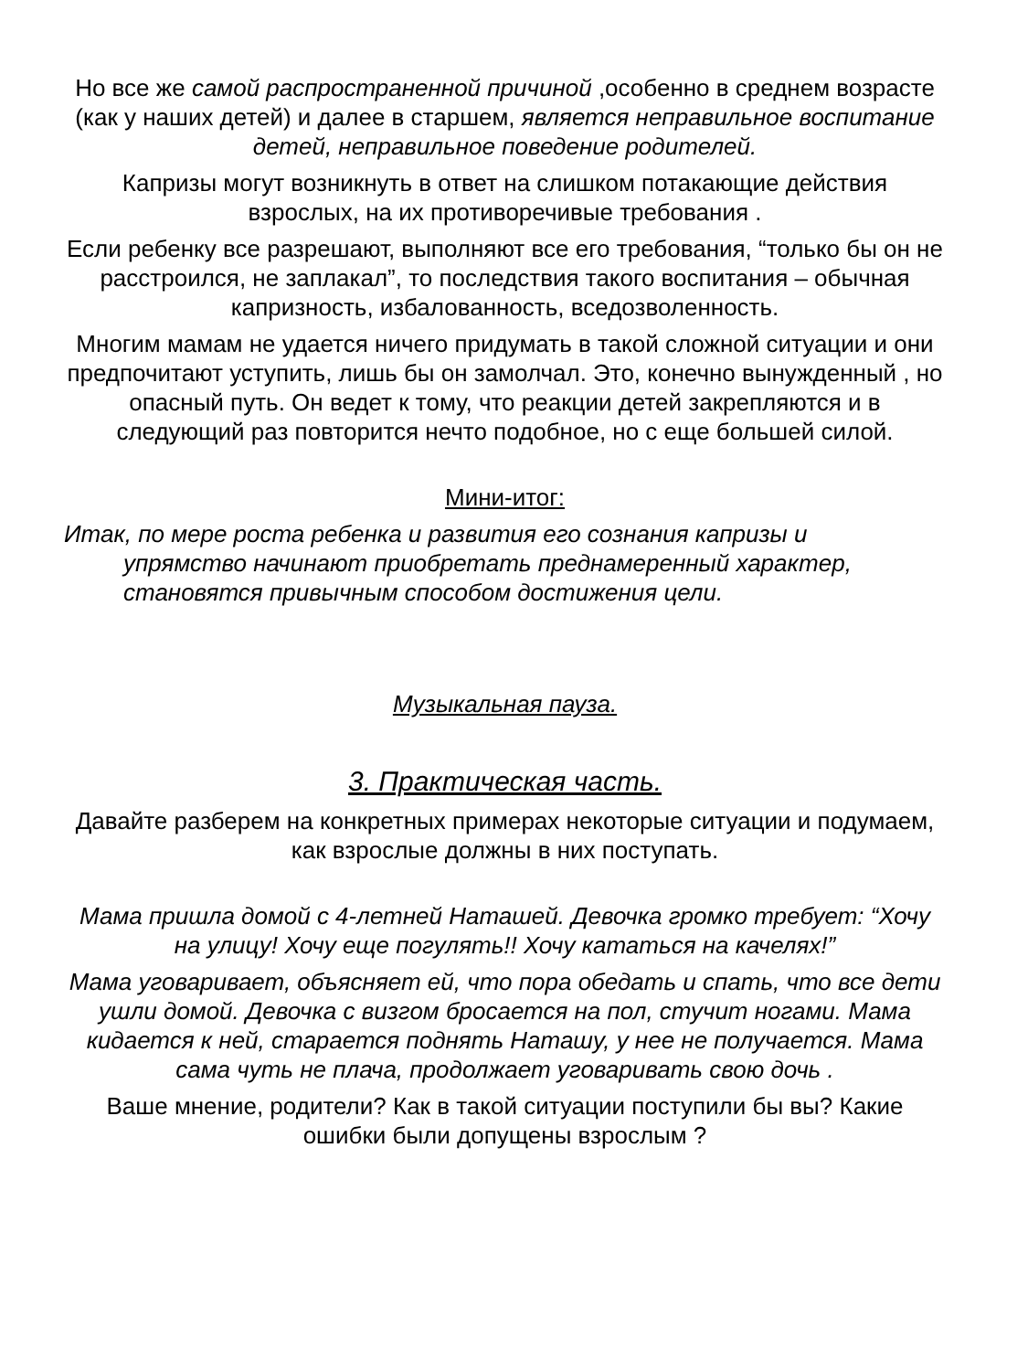Но все же самой распространенной причиной ,особенно в среднем возрасте (как у наших детей) и далее в старшем, является неправильное воспитание детей, неправильное поведение родителей.
Капризы могут возникнуть в ответ на слишком потакающие действия взрослых, на их противоречивые требования .
Если ребенку все разрешают, выполняют все его требования, “только бы он не расстроился, не заплакал”, то последствия такого воспитания – обычная капризность, избалованность, вседозволенность.
Многим мамам не удается ничего придумать в такой сложной ситуации и они предпочитают уступить, лишь бы он замолчал. Это, конечно вынужденный , но опасный путь. Он ведет к тому, что реакции детей закрепляются и в следующий раз повторится нечто подобное, но с еще большей силой.
Мини-итог:
Итак, по мере роста ребенка и развития его сознания капризы и
упрямство начинают приобретать преднамеренный характер,
становятся привычным способом достижения цели.
Музыкальная пауза.
3. Практическая часть.
Давайте разберем на конкретных примерах некоторые ситуации и подумаем, как взрослые должны в них поступать.
Мама пришла домой с 4-летней Наташей. Девочка громко требует: “Хочу на улицу! Хочу еще погулять!! Хочу кататься на качелях!”
Мама уговаривает, объясняет ей, что пора обедать и спать, что все дети ушли домой. Девочка с визгом бросается на пол, стучит ногами. Мама кидается к ней, старается поднять Наташу, у нее не получается. Мама сама чуть не плача, продолжает уговаривать свою дочь .
Ваше мнение, родители? Как в такой ситуации поступили бы вы? Какие ошибки были допущены взрослым ?